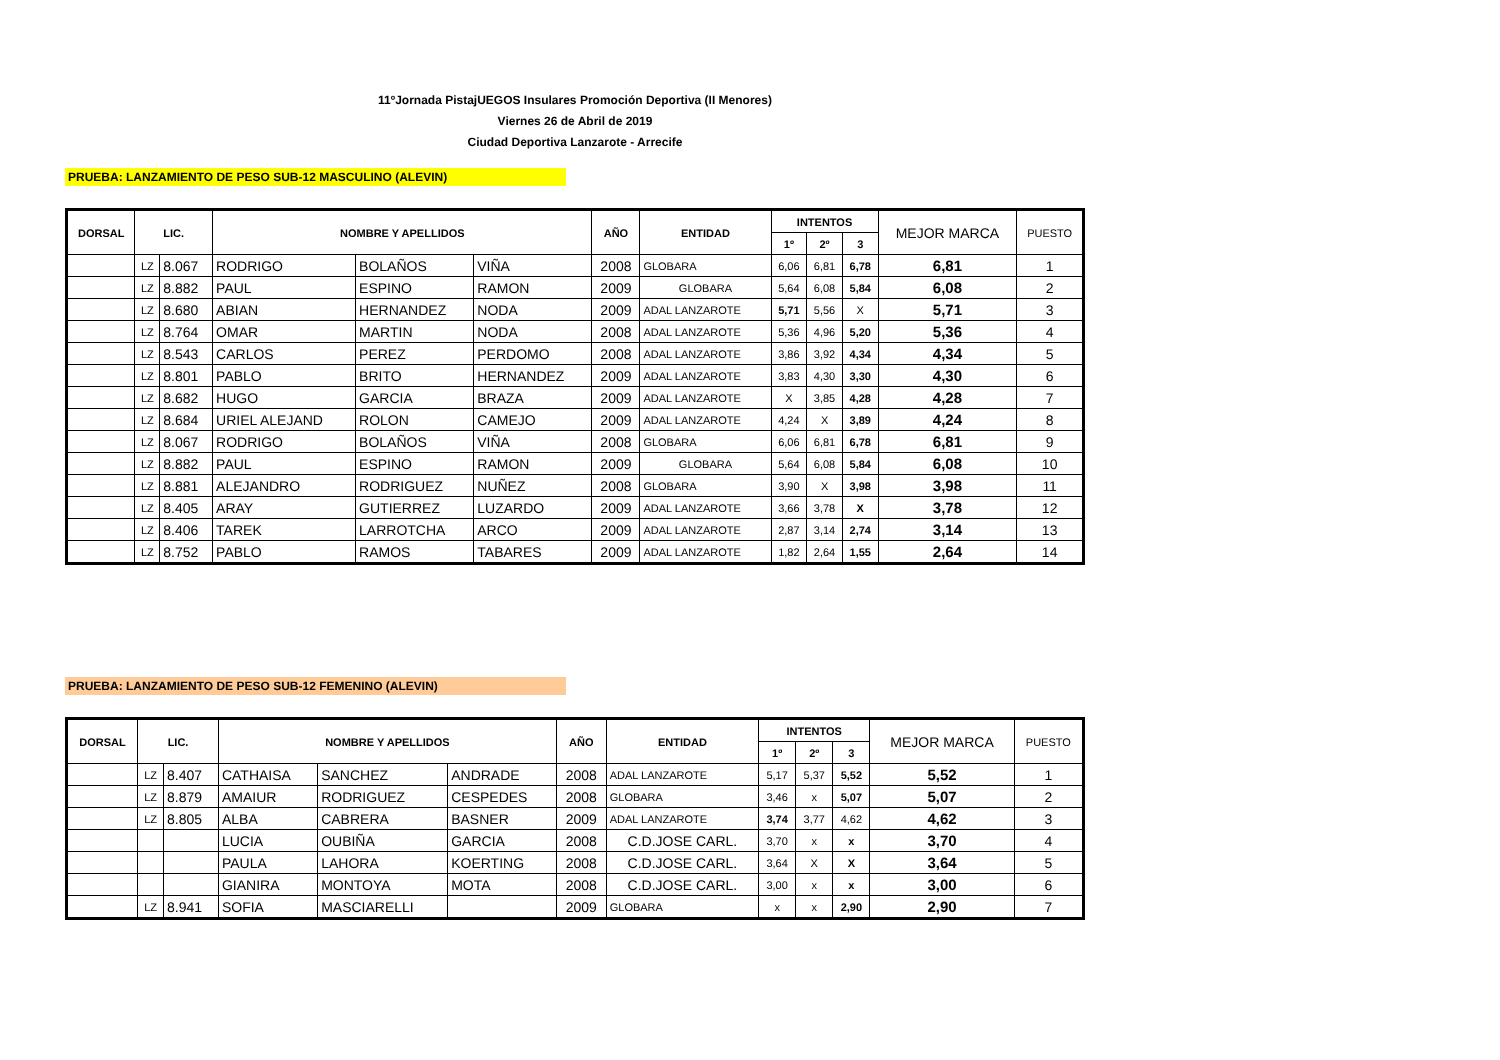11ºJornada PistajUEGOS Insulares Promoción Deportiva (II Menores)
Viernes 26 de Abril de 2019
Ciudad Deportiva Lanzarote - Arrecife
PRUEBA: LANZAMIENTO DE PESO SUB-12 MASCULINO (ALEVIN)
| DORSAL | LIC. | | NOMBRE Y APELLIDOS | | | AÑO | ENTIDAD | INTENTOS | | | MEJOR MARCA | PUESTO |
| --- | --- | --- | --- | --- | --- | --- | --- | --- | --- | --- | --- | --- |
| | | | | | | | | 1º | 2º | 3 | | |
| | LZ | 8.067 | RODRIGO | BOLAÑOS | VIÑA | 2008 | GLOBARA | 6,06 | 6,81 | 6,78 | 6,81 | 1 |
| | LZ | 8.882 | PAUL | ESPINO | RAMON | 2009 | GLOBARA | 5,64 | 6,08 | 5,84 | 6,08 | 2 |
| | LZ | 8.680 | ABIAN | HERNANDEZ | NODA | 2009 | ADAL LANZAROTE | 5,71 | 5,56 | X | 5,71 | 3 |
| | LZ | 8.764 | OMAR | MARTIN | NODA | 2008 | ADAL LANZAROTE | 5,36 | 4,96 | 5,20 | 5,36 | 4 |
| | LZ | 8.543 | CARLOS | PEREZ | PERDOMO | 2008 | ADAL LANZAROTE | 3,86 | 3,92 | 4,34 | 4,34 | 5 |
| | LZ | 8.801 | PABLO | BRITO | HERNANDEZ | 2009 | ADAL LANZAROTE | 3,83 | 4,30 | 3,30 | 4,30 | 6 |
| | LZ | 8.682 | HUGO | GARCIA | BRAZA | 2009 | ADAL LANZAROTE | X | 3,85 | 4,28 | 4,28 | 7 |
| | LZ | 8.684 | URIEL ALEJAND | ROLON | CAMEJO | 2009 | ADAL LANZAROTE | 4,24 | X | 3,89 | 4,24 | 8 |
| | LZ | 8.067 | RODRIGO | BOLAÑOS | VIÑA | 2008 | GLOBARA | 6,06 | 6,81 | 6,78 | 6,81 | 9 |
| | LZ | 8.882 | PAUL | ESPINO | RAMON | 2009 | GLOBARA | 5,64 | 6,08 | 5,84 | 6,08 | 10 |
| | LZ | 8.881 | ALEJANDRO | RODRIGUEZ | NUÑEZ | 2008 | GLOBARA | 3,90 | X | 3,98 | 3,98 | 11 |
| | LZ | 8.405 | ARAY | GUTIERREZ | LUZARDO | 2009 | ADAL LANZAROTE | 3,66 | 3,78 | X | 3,78 | 12 |
| | LZ | 8.406 | TAREK | LARROTCHA | ARCO | 2009 | ADAL LANZAROTE | 2,87 | 3,14 | 2,74 | 3,14 | 13 |
| | LZ | 8.752 | PABLO | RAMOS | TABARES | 2009 | ADAL LANZAROTE | 1,82 | 2,64 | 1,55 | 2,64 | 14 |
PRUEBA: LANZAMIENTO DE PESO SUB-12 FEMENINO (ALEVIN)
| DORSAL | LIC. | | NOMBRE Y APELLIDOS | | | AÑO | ENTIDAD | INTENTOS | | | MEJOR MARCA | PUESTO |
| --- | --- | --- | --- | --- | --- | --- | --- | --- | --- | --- | --- | --- |
| | | | | | | | | 1º | 2º | 3 | | |
| | LZ | 8.407 | CATHAISA | SANCHEZ | ANDRADE | 2008 | ADAL LANZAROTE | 5,17 | 5,37 | 5,52 | 5,52 | 1 |
| | LZ | 8.879 | AMAIUR | RODRIGUEZ | CESPEDES | 2008 | GLOBARA | 3,46 | x | 5,07 | 5,07 | 2 |
| | LZ | 8.805 | ALBA | CABRERA | BASNER | 2009 | ADAL LANZAROTE | 3,74 | 3,77 | 4,62 | 4,62 | 3 |
| | | | LUCIA | OUBIÑA | GARCIA | 2008 | C.D.JOSE CARL. | 3,70 | x | x | 3,70 | 4 |
| | | | PAULA | LAHORA | KOERTING | 2008 | C.D.JOSE CARL. | 3,64 | X | X | 3,64 | 5 |
| | | | GIANIRA | MONTOYA | MOTA | 2008 | C.D.JOSE CARL. | 3,00 | x | x | 3,00 | 6 |
| | LZ | 8.941 | SOFIA | MASCIARELLI | | 2009 | GLOBARA | x | x | 2,90 | 2,90 | 7 |